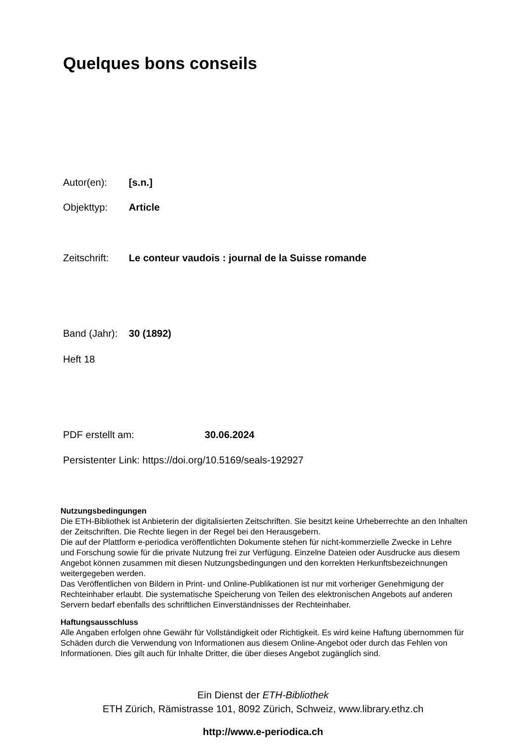Quelques bons conseils
Autor(en): [s.n.]
Objekttyp: Article
Zeitschrift: Le conteur vaudois : journal de la Suisse romande
Band (Jahr): 30 (1892)
Heft 18
PDF erstellt am: 30.06.2024
Persistenter Link: https://doi.org/10.5169/seals-192927
Nutzungsbedingungen
Die ETH-Bibliothek ist Anbieterin der digitalisierten Zeitschriften. Sie besitzt keine Urheberrechte an den Inhalten der Zeitschriften. Die Rechte liegen in der Regel bei den Herausgebern.
Die auf der Plattform e-periodica veröffentlichten Dokumente stehen für nicht-kommerzielle Zwecke in Lehre und Forschung sowie für die private Nutzung frei zur Verfügung. Einzelne Dateien oder Ausdrucke aus diesem Angebot können zusammen mit diesen Nutzungsbedingungen und den korrekten Herkunftsbezeichnungen weitergegeben werden.
Das Veröffentlichen von Bildern in Print- und Online-Publikationen ist nur mit vorheriger Genehmigung der Rechteinhaber erlaubt. Die systematische Speicherung von Teilen des elektronischen Angebots auf anderen Servern bedarf ebenfalls des schriftlichen Einverständnisses der Rechteinhaber.
Haftungsausschluss
Alle Angaben erfolgen ohne Gewähr für Vollständigkeit oder Richtigkeit. Es wird keine Haftung übernommen für Schäden durch die Verwendung von Informationen aus diesem Online-Angebot oder durch das Fehlen von Informationen. Dies gilt auch für Inhalte Dritter, die über dieses Angebot zugänglich sind.
Ein Dienst der ETH-Bibliothek
ETH Zürich, Rämistrasse 101, 8092 Zürich, Schweiz, www.library.ethz.ch
http://www.e-periodica.ch